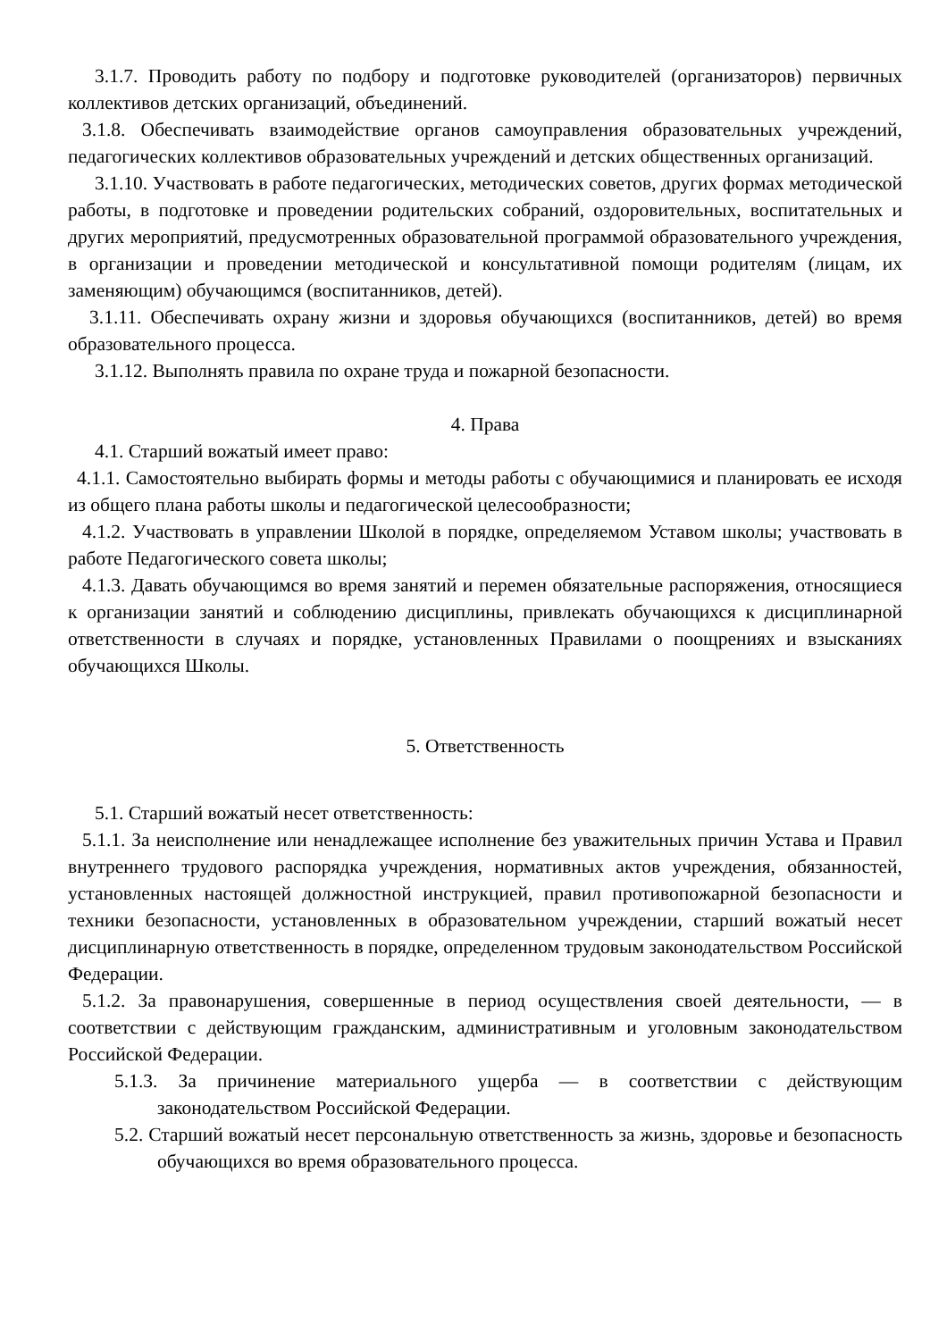3.1.7. Проводить работу по подбору и подготовке руководителей (организаторов) первичных коллективов детских организаций, объединений.
3.1.8. Обеспечивать взаимодействие органов самоуправления образовательных учреждений, педагогических коллективов образовательных учреждений и детских общественных организаций.
3.1.10. Участвовать в работе педагогических, методических советов, других формах методической работы, в подготовке и проведении родительских собраний, оздоровительных, воспитательных и других мероприятий, предусмотренных образовательной программой образовательного учреждения, в организации и проведении методической и консультативной помощи родителям (лицам, их заменяющим) обучающимся (воспитанников, детей).
3.1.11. Обеспечивать охрану жизни и здоровья обучающихся (воспитанников, детей) во время образовательного процесса.
3.1.12. Выполнять правила по охране труда и пожарной безопасности.
4. Права
4.1. Старший вожатый имеет право:
4.1.1. Самостоятельно выбирать формы и методы работы с обучающимися и планировать ее исходя из общего плана работы школы и педагогической целесообразности;
4.1.2. Участвовать в управлении Школой в порядке, определяемом Уставом школы; участвовать в работе Педагогического совета школы;
4.1.3. Давать обучающимся во время занятий и перемен обязательные распоряжения, относящиеся к организации занятий и соблюдению дисциплины, привлекать обучающихся к дисциплинарной ответственности в случаях и порядке, установленных Правилами о поощрениях и взысканиях обучающихся Школы.
5. Ответственность
5.1. Старший вожатый несет ответственность:
5.1.1. За неисполнение или ненадлежащее исполнение без уважительных причин Устава и Правил внутреннего трудового распорядка учреждения, нормативных актов учреждения, обязанностей, установленных настоящей должностной инструкцией, правил противопожарной безопасности и техники безопасности, установленных в образовательном учреждении, старший вожатый несет дисциплинарную ответственность в порядке, определенном трудовым законодательством Российской Федерации.
5.1.2. За правонарушения, совершенные в период осуществления своей деятельности, — в соответствии с действующим гражданским, административным и уголовным законодательством Российской Федерации.
5.1.3. За причинение материального ущерба — в соответствии с действующим законодательством Российской Федерации.
5.2. Старший вожатый несет персональную ответственность за жизнь, здоровье и безопасность обучающихся во время образовательного процесса.